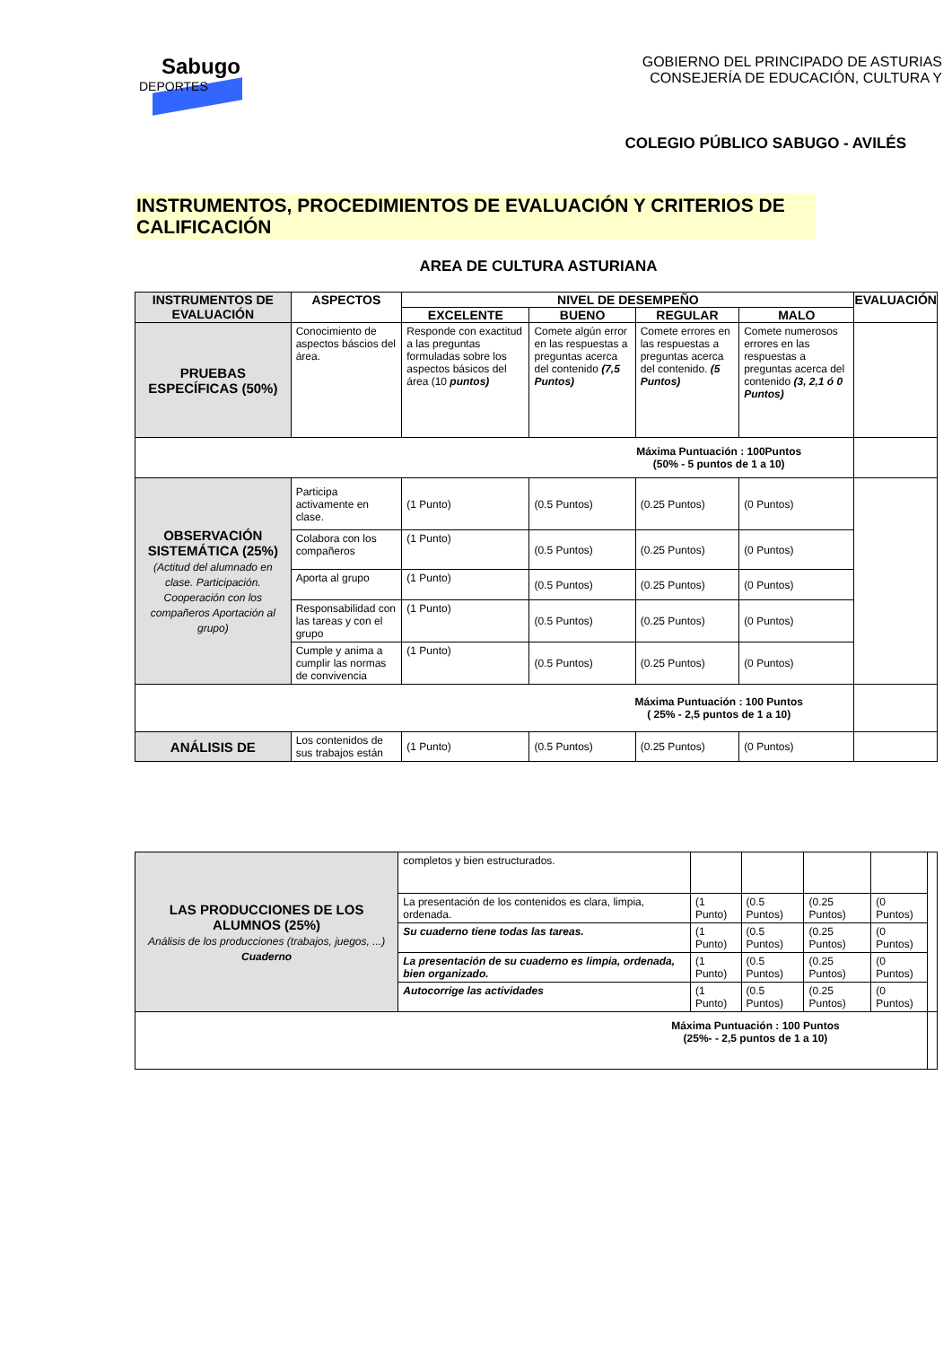Sabugo
DEPORTES
GOBIERNO DEL PRINCIPADO DE ASTURIAS
CONSEJERÍA DE EDUCACIÓN, CULTURA Y
COLEGIO PÚBLICO SABUGO - AVILÉS
INSTRUMENTOS, PROCEDIMIENTOS DE EVALUACIÓN Y CRITERIOS DE CALIFICACIÓN
AREA DE CULTURA ASTURIANA
| INSTRUMENTOS DE EVALUACIÓN | ASPECTOS | NIVEL DE DESEMPEÑO | | | | EVALUACIÓN |
| --- | --- | --- | --- | --- | --- | --- |
| | | EXCELENTE | BUENO | REGULAR | MALO | |
| PRUEBAS ESPECÍFICAS (50%) | Conocimiento de aspectos báscios del área. | Responde con exactitud a las preguntas formuladas sobre los aspectos básicos del área (10 puntos) | Comete algún error en las respuestas a preguntas acerca del contenido (7,5 Puntos) | Comete errores en las respuestas a preguntas acerca del contenido. (5 Puntos) | Comete numerosos errores en las respuestas a preguntas acerca del contenido (3, 2,1 ó 0 Puntos) | |
| Máxima Puntuación : 100Puntos (50% - 5 puntos de 1 a 10) | | | | | | |
| OBSERVACIÓN SISTEMÁTICA (25%) (Actitud del alumnado en clase. Participación. Cooperación con los compañeros Aportación al grupo) | Participa activamente en clase. | (1 Punto) | (0.5 Puntos) | (0.25 Puntos) | (0 Puntos) | |
| | Colabora con los compañeros | (1 Punto) | (0.5 Puntos) | (0.25 Puntos) | (0 Puntos) | |
| | Aporta al grupo | (1 Punto) | (0.5 Puntos) | (0.25 Puntos) | (0 Puntos) | |
| | Responsabilidad con las tareas y con el grupo | (1 Punto) | (0.5 Puntos) | (0.25 Puntos) | (0 Puntos) | |
| | Cumple y anima a cumplir las normas de convivencia | (1 Punto) | (0.5 Puntos) | (0.25 Puntos) | (0 Puntos) | |
| Máxima Puntuación : 100 Puntos ( 25% - 2,5 puntos de 1 a 10) | | | | | | |
| ANÁLISIS DE | Los contenidos de sus trabajos están | (1 Punto) | (0.5 Puntos) | (0.25 Puntos) | (0 Puntos) | |
| LAS PRODUCCIONES DE LOS ALUMNOS (25%) Análisis de los producciones (trabajos, juegos, ...) Cuaderno | completos y bien estructurados. | | | | | |
| | La presentación de los contenidos es clara, limpia, ordenada. | (1 Punto) | (0.5 Puntos) | (0.25 Puntos) | (0 Puntos) | |
| | Su cuaderno tiene todas las tareas. | (1 Punto) | (0.5 Puntos) | (0.25 Puntos) | (0 Puntos) | |
| | La presentación de su cuaderno es limpia, ordenada, bien organizado. | (1 Punto) | (0.5 Puntos) | (0.25 Puntos) | (0 Puntos) | |
| | Autocorrige las actividades | (1 Punto) | (0.5 Puntos) | (0.25 Puntos) | (0 Puntos) | |
| Máxima Puntuación : 100 Puntos (25%- - 2,5 puntos de 1 a 10) | | | | | | |